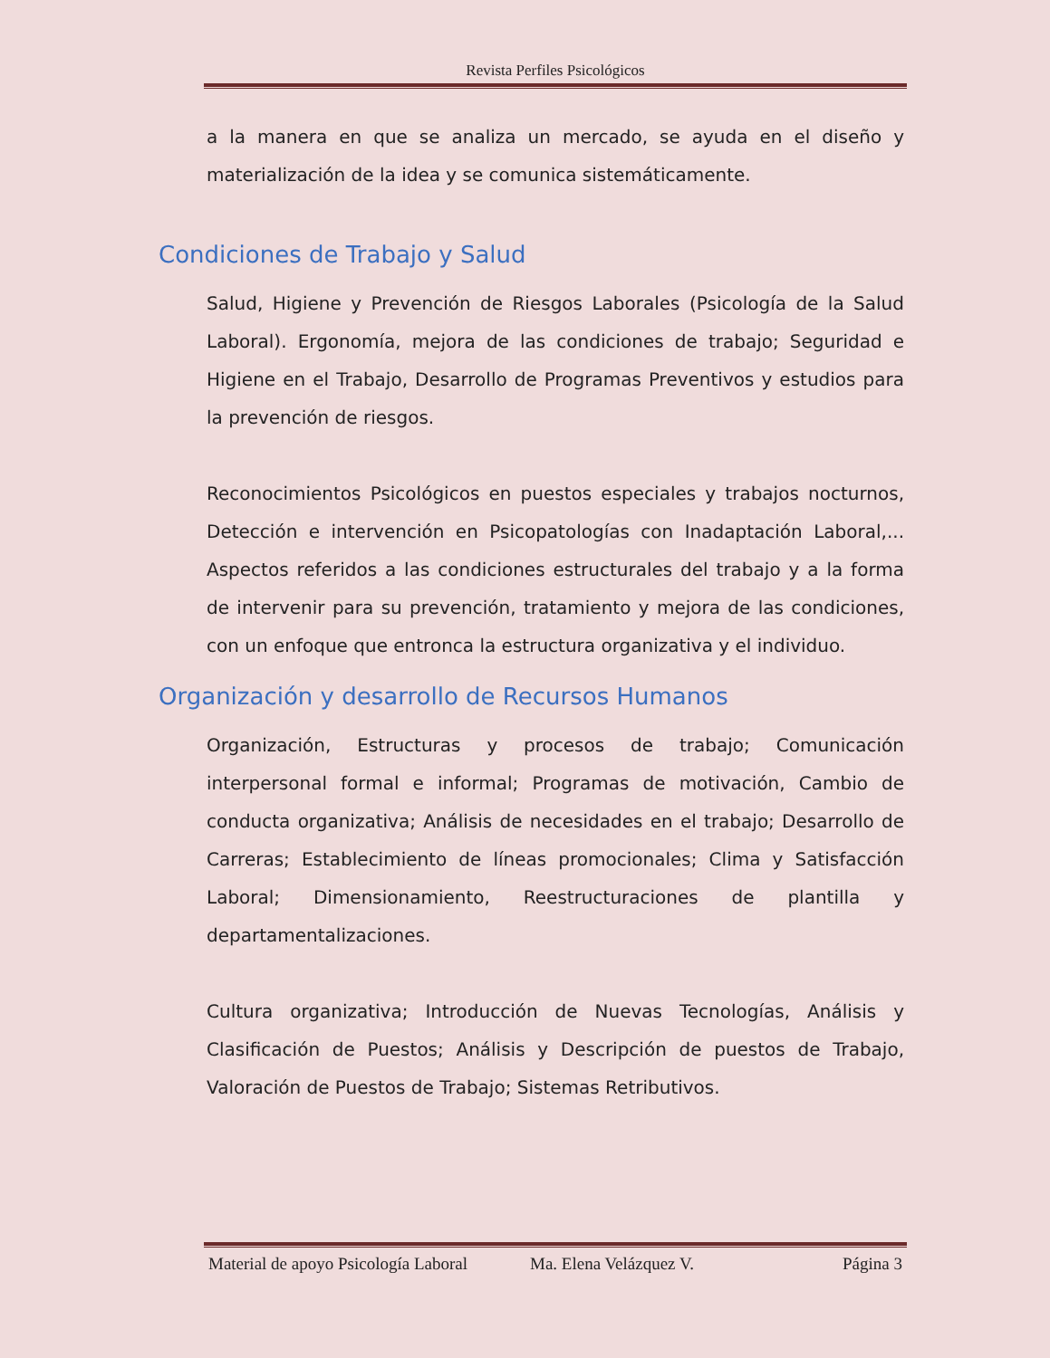Revista Perfiles Psicológicos
a la manera en que se analiza un mercado, se ayuda en el diseño y materialización de la idea y se comunica sistemáticamente.
Condiciones de Trabajo y Salud
Salud, Higiene y Prevención de Riesgos Laborales (Psicología de la Salud Laboral). Ergonomía, mejora de las condiciones de trabajo; Seguridad e Higiene en el Trabajo, Desarrollo de Programas Preventivos y estudios para la prevención de riesgos.
Reconocimientos Psicológicos en puestos especiales y trabajos nocturnos, Detección e intervención en Psicopatologías con Inadaptación Laboral,... Aspectos referidos a las condiciones estructurales del trabajo y a la forma de intervenir para su prevención, tratamiento y mejora de las condiciones, con un enfoque que entronca la estructura organizativa y el individuo.
Organización y desarrollo de Recursos Humanos
Organización, Estructuras y procesos de trabajo; Comunicación interpersonal formal e informal; Programas de motivación, Cambio de conducta organizativa; Análisis de necesidades en el trabajo; Desarrollo de Carreras; Establecimiento de líneas promocionales; Clima y Satisfacción Laboral; Dimensionamiento, Reestructuraciones de plantilla y departamentalizaciones.
Cultura organizativa; Introducción de Nuevas Tecnologías, Análisis y Clasificación de Puestos; Análisis y Descripción de puestos de Trabajo, Valoración de Puestos de Trabajo; Sistemas Retributivos.
Material de apoyo Psicología Laboral Ma. Elena Velázquez V. Página 3